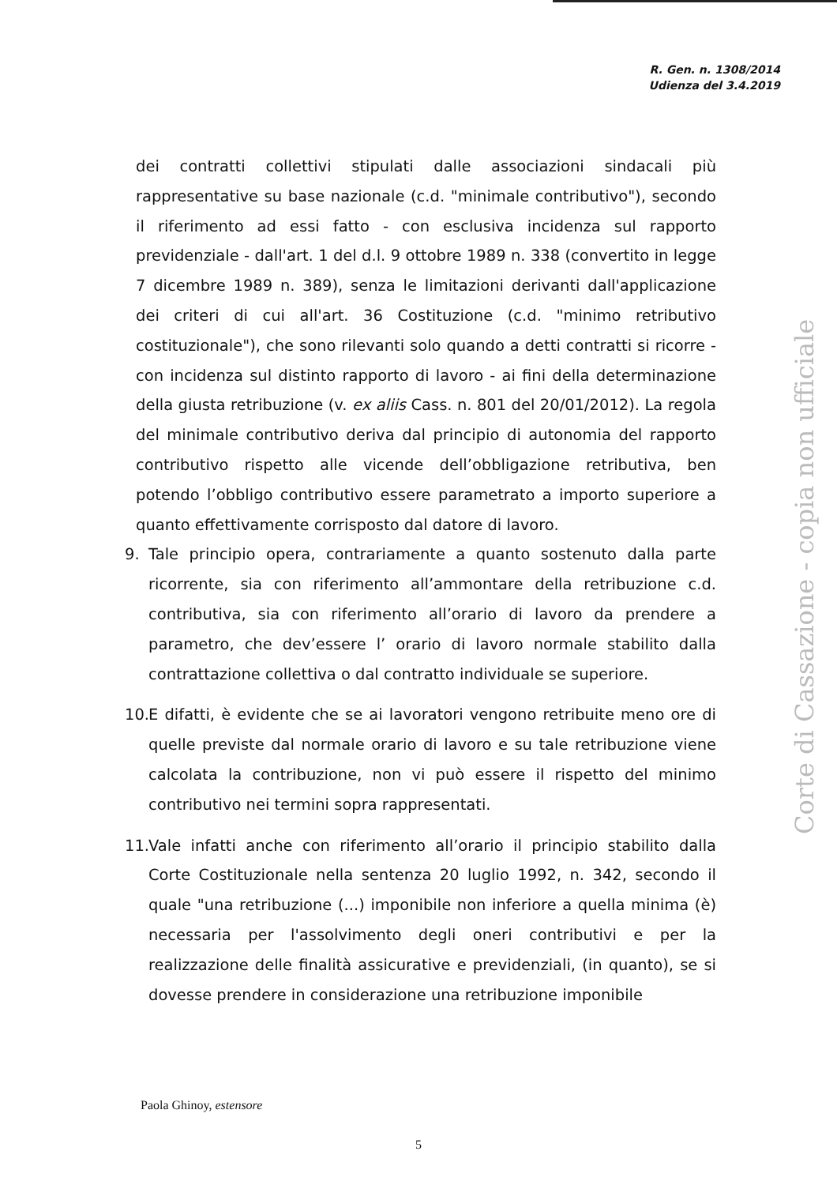R. Gen. n. 1308/2014
Udienza del 3.4.2019
dei contratti collettivi stipulati dalle associazioni sindacali più rappresentative su base nazionale (c.d. "minimale contributivo"), secondo il riferimento ad essi fatto - con esclusiva incidenza sul rapporto previdenziale - dall'art. 1 del d.l. 9 ottobre 1989 n. 338 (convertito in legge 7 dicembre 1989 n. 389), senza le limitazioni derivanti dall'applicazione dei criteri di cui all'art. 36 Costituzione (c.d. "minimo retributivo costituzionale"), che sono rilevanti solo quando a detti contratti si ricorre - con incidenza sul distinto rapporto di lavoro - ai fini della determinazione della giusta retribuzione (v. ex aliis Cass. n. 801 del 20/01/2012). La regola del minimale contributivo deriva dal principio di autonomia del rapporto contributivo rispetto alle vicende dell’obbligazione retributiva, ben potendo l’obbligo contributivo essere parametrato a importo superiore a quanto effettivamente corrisposto dal datore di lavoro.
9. Tale principio opera, contrariamente a quanto sostenuto dalla parte ricorrente, sia con riferimento all’ammontare della retribuzione c.d. contributiva, sia con riferimento all’orario di lavoro da prendere a parametro, che dev’essere l’ orario di lavoro normale stabilito dalla contrattazione collettiva o dal contratto individuale se superiore.
10. E difatti, è evidente che se ai lavoratori vengono retribuite meno ore di quelle previste dal normale orario di lavoro e su tale retribuzione viene calcolata la contribuzione, non vi può essere il rispetto del minimo contributivo nei termini sopra rappresentati.
11. Vale infatti anche con riferimento all’orario il principio stabilito dalla Corte Costituzionale nella sentenza 20 luglio 1992, n. 342, secondo il quale "una retribuzione (...) imponibile non inferiore a quella minima (è) necessaria per l'assolvimento degli oneri contributivi e per la realizzazione delle finalità assicurative e previdenziali, (in quanto), se si dovesse prendere in considerazione una retribuzione imponibile
Corte di Cassazione - copia non ufficiale
Paola Ghinoy, estensore
5